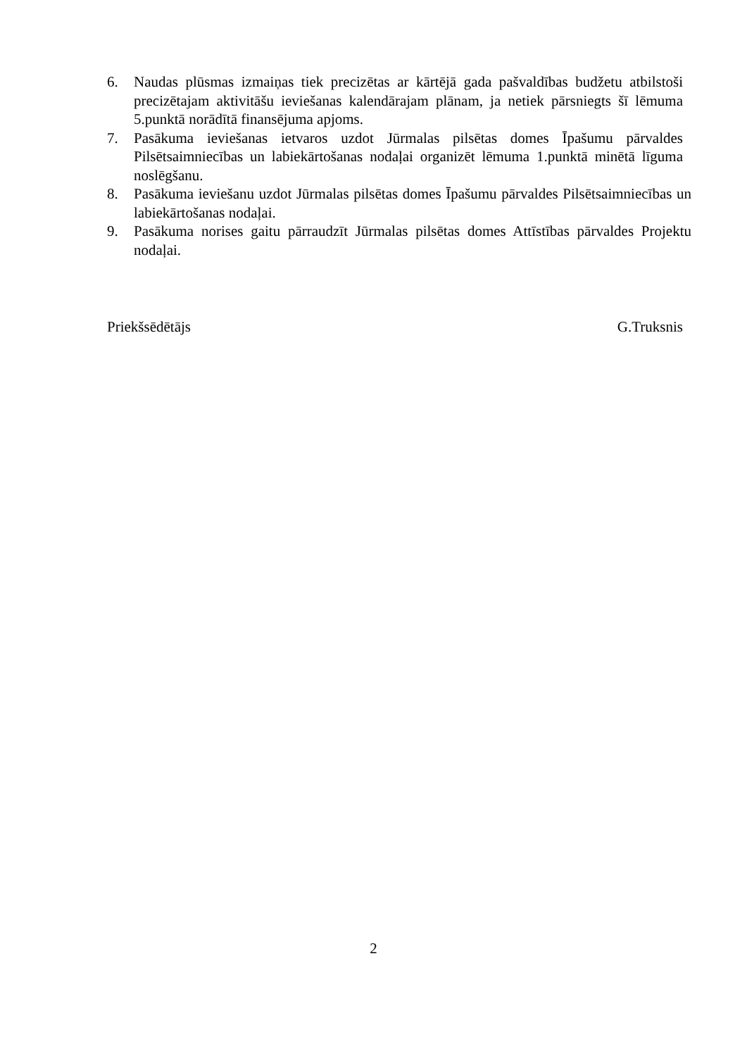6. Naudas plūsmas izmaiņas tiek precizētas ar kārtējā gada pašvaldības budžetu atbilstoši precizētajam aktivitāšu ieviešanas kalendārajam plānam, ja netiek pārsniegts šī lēmuma 5.punktā norādītā finansējuma apjoms.
7. Pasākuma ieviešanas ietvaros uzdot Jūrmalas pilsētas domes Īpašumu pārvaldes Pilsētsaimniecības un labiekārtošanas nodaļai organizēt lēmuma 1.punktā minētā līguma noslēgšanu.
8. Pasākuma ieviešanu uzdot Jūrmalas pilsētas domes Īpašumu pārvaldes Pilsētsaimniecības un labiekārtošanas nodaļai.
9. Pasākuma norises gaitu pārraudzīt Jūrmalas pilsētas domes Attīstības pārvaldes Projektu nodaļai.
Priekšsēdētājs G.Truksnis
2